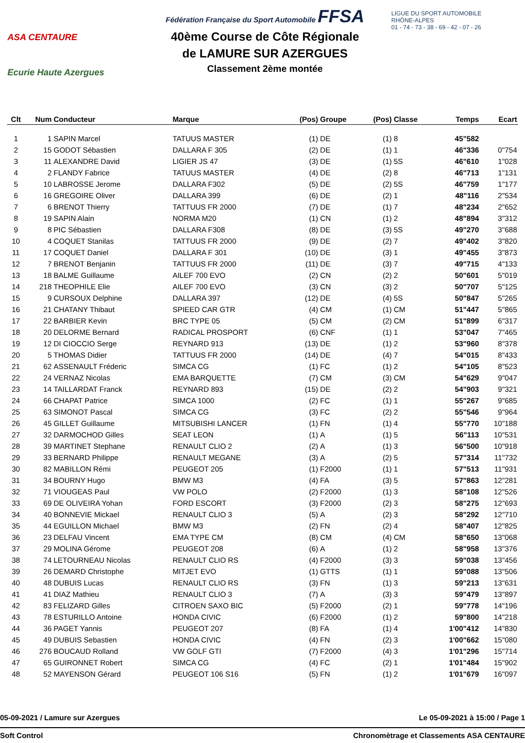ASA CENTAURE
Ecurie Haute Azergues
Fédération Française du Sport Automobile FFSA
40ème Course de Côte Régionale
de LAMURE SUR AZERGUES
Classement 2ème montée
LIGUE DU SPORT AUTOMOBILE
RHÔNE-ALPES
01 - 74 - 73 - 38 - 69 - 42 - 07 - 26
| Clt | Num | Conducteur | Marque | (Pos) | Groupe | (Pos) | Classe | Temps | Ecart |
| --- | --- | --- | --- | --- | --- | --- | --- | --- | --- |
| 1 | 1 | SAPIN Marcel | TATUUS MASTER | (1) | DE | (1) | 8 | 45"582 | |
| 2 | 15 | GODOT Sébastien | DALLARA F 305 | (2) | DE | (1) | 1 | 46"336 | 0"754 |
| 3 | 11 | ALEXANDRE David | LIGIER JS 47 | (3) | DE | (1) | 5S | 46"610 | 1"028 |
| 4 | 2 | FLANDY Fabrice | TATUUS MASTER | (4) | DE | (2) | 8 | 46"713 | 1"131 |
| 5 | 10 | LABROSSE Jerome | DALLARA F302 | (5) | DE | (2) | 5S | 46"759 | 1"177 |
| 6 | 16 | GREGOIRE Oliver | DALLARA 399 | (6) | DE | (2) | 1 | 48"116 | 2"534 |
| 7 | 6 | BRENOT Thierry | TATTUUS FR 2000 | (7) | DE | (1) | 7 | 48"234 | 2"652 |
| 8 | 19 | SAPIN Alain | NORMA M20 | (1) | CN | (1) | 2 | 48"894 | 3"312 |
| 9 | 8 | PIC Sébastien | DALLARA F308 | (8) | DE | (3) | 5S | 49"270 | 3"688 |
| 10 | 4 | COQUET Stanilas | TATTUUS FR 2000 | (9) | DE | (2) | 7 | 49"402 | 3"820 |
| 11 | 17 | COQUET Daniel | DALLARA F 301 | (10) | DE | (3) | 1 | 49"455 | 3"873 |
| 12 | 7 | BRENOT Benjanin | TATTUUS FR 2000 | (11) | DE | (3) | 7 | 49"715 | 4"133 |
| 13 | 18 | BALME Guillaume | AILEF 700 EVO | (2) | CN | (2) | 2 | 50"601 | 5"019 |
| 14 | 218 | THEOPHILE Elie | AILEF 700 EVO | (3) | CN | (3) | 2 | 50"707 | 5"125 |
| 15 | 9 | CURSOUX Delphine | DALLARA 397 | (12) | DE | (4) | 5S | 50"847 | 5"265 |
| 16 | 21 | CHATANY Thibaut | SPIEED CAR GTR | (4) | CM | (1) | CM | 51"447 | 5"865 |
| 17 | 22 | BARBIER Kevin | BRC TYPE 05 | (5) | CM | (2) | CM | 51"899 | 6"317 |
| 18 | 20 | DELORME Bernard | RADICAL PROSPORT | (6) | CNF | (1) | 1 | 53"047 | 7"465 |
| 19 | 12 | DI CIOCCIO Serge | REYNARD 913 | (13) | DE | (1) | 2 | 53"960 | 8"378 |
| 20 | 5 | THOMAS Didier | TATTUUS FR 2000 | (14) | DE | (4) | 7 | 54"015 | 8"433 |
| 21 | 62 | ASSENAULT Fréderic | SIMCA CG | (1) | FC | (1) | 2 | 54"105 | 8"523 |
| 22 | 24 | VERNAZ Nicolas | EMA BARQUETTE | (7) | CM | (3) | CM | 54"629 | 9"047 |
| 23 | 14 | TAILLARDAT Franck | REYNARD 893 | (15) | DE | (2) | 2 | 54"903 | 9"321 |
| 24 | 66 | CHAPAT Patrice | SIMCA 1000 | (2) | FC | (1) | 1 | 55"267 | 9"685 |
| 25 | 63 | SIMONOT Pascal | SIMCA CG | (3) | FC | (2) | 2 | 55"546 | 9"964 |
| 26 | 45 | GILLET Guillaume | MITSUBISHI LANCER | (1) | FN | (1) | 4 | 55"770 | 10"188 |
| 27 | 32 | DARMOCHOD Gilles | SEAT LEON | (1) | A | (1) | 5 | 56"113 | 10"531 |
| 28 | 39 | MARTINET Stephane | RENAULT CLIO 2 | (2) | A | (1) | 3 | 56"500 | 10"918 |
| 29 | 33 | BERNARD Philippe | RENAULT MEGANE | (3) | A | (2) | 5 | 57"314 | 11"732 |
| 30 | 82 | MABILLON Rémi | PEUGEOT 205 | (1) | F2000 | (1) | 1 | 57"513 | 11"931 |
| 31 | 34 | BOURNY Hugo | BMW M3 | (4) | FA | (3) | 5 | 57"863 | 12"281 |
| 32 | 71 | VIOUGEAS Paul | VW POLO | (2) | F2000 | (1) | 3 | 58"108 | 12"526 |
| 33 | 69 | DE OLIVEIRA Yohan | FORD ESCORT | (3) | F2000 | (2) | 3 | 58"275 | 12"693 |
| 34 | 40 | BONNEVIE Mickael | RENAULT CLIO 3 | (5) | A | (2) | 3 | 58"292 | 12"710 |
| 35 | 44 | EGUILLON Michael | BMW M3 | (2) | FN | (2) | 4 | 58"407 | 12"825 |
| 36 | 23 | DELFAU Vincent | EMA TYPE CM | (8) | CM | (4) | CM | 58"650 | 13"068 |
| 37 | 29 | MOLINA Gérome | PEUGEOT 208 | (6) | A | (1) | 2 | 58"958 | 13"376 |
| 38 | 74 | LETOURNEAU Nicolas | RENAULT CLIO RS | (4) | F2000 | (3) | 3 | 59"038 | 13"456 |
| 39 | 26 | DEMARD Christophe | MITJET EVO | (1) | GTTS | (1) | 1 | 59"088 | 13"506 |
| 40 | 48 | DUBUIS Lucas | RENAULT CLIO RS | (3) | FN | (1) | 3 | 59"213 | 13"631 |
| 41 | 41 | DIAZ Mathieu | RENAULT CLIO 3 | (7) | A | (3) | 3 | 59"479 | 13"897 |
| 42 | 83 | FELIZARD Gilles | CITROEN SAXO BIC | (5) | F2000 | (2) | 1 | 59"778 | 14"196 |
| 43 | 78 | ESTURILLO Antoine | HONDA CIVIC | (6) | F2000 | (1) | 2 | 59"800 | 14"218 |
| 44 | 36 | PAGET Yannis | PEUGEOT 207 | (8) | FA | (1) | 4 | 1'00"412 | 14"830 |
| 45 | 49 | DUBUIS Sebastien | HONDA CIVIC | (4) | FN | (2) | 3 | 1'00"662 | 15"080 |
| 46 | 276 | BOUCAUD Rolland | VW GOLF GTI | (7) | F2000 | (4) | 3 | 1'01"296 | 15"714 |
| 47 | 65 | GUIRONNET Robert | SIMCA CG | (4) | FC | (2) | 1 | 1'01"484 | 15"902 |
| 48 | 52 | MAYENSON Gérard | PEUGEOT 106 S16 | (5) | FN | (1) | 2 | 1'01"679 | 16"097 |
05-09-2021 / Lamure sur Azergues Le 05-09-2021 à 15:00 / Page 1
Soft Control Chronomètrage et Classements ASA CENTAURE